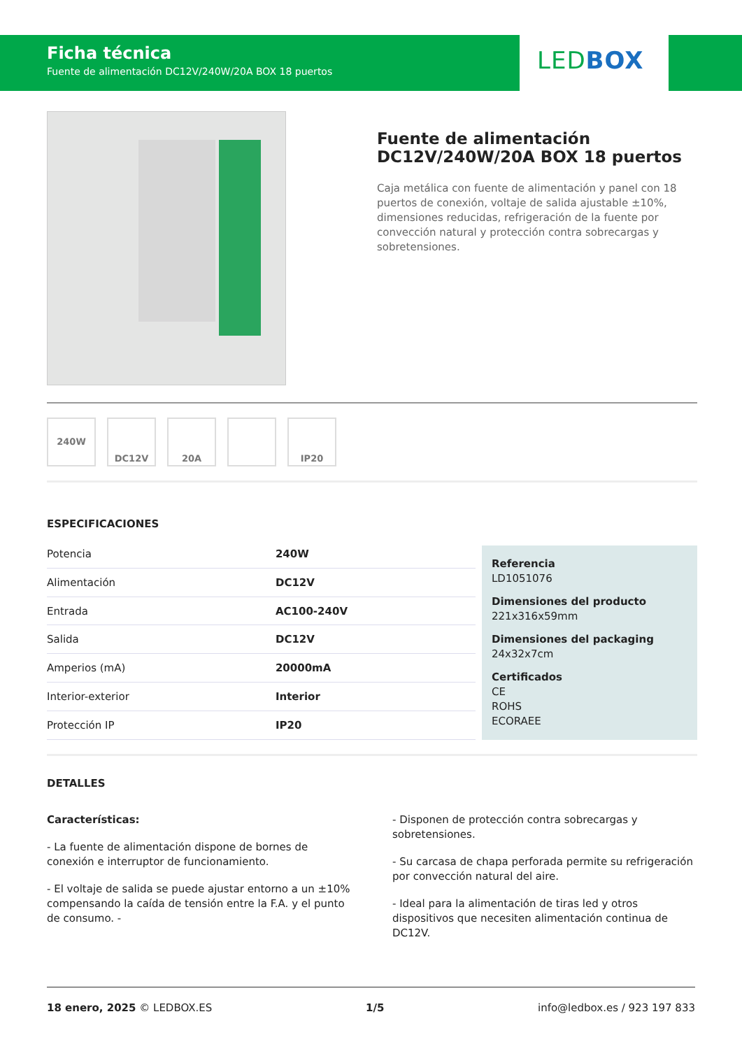Ficha técnica
Fuente de alimentación DC12V/240W/20A BOX 18 puertos
LEDBOX
Fuente de alimentación DC12V/240W/20A BOX 18 puertos
Caja metálica con fuente de alimentación y panel con 18 puertos de conexión, voltaje de salida ajustable ±10%, dimensiones reducidas, refrigeración de la fuente por convección natural y protección contra sobrecargas y sobretensiones.
240W DC12V 20A IP20
ESPECIFICACIONES
| Potencia | 240W |
| Alimentación | DC12V |
| Entrada | AC100-240V |
| Salida | DC12V |
| Amperios (mA) | 20000mA |
| Interior-exterior | Interior |
| Protección IP | IP20 |
Referencia
LD1051076
Dimensiones del producto
221x316x59mm
Dimensiones del packaging
24x32x7cm
Certificados
CE
ROHS
ECORAEE
DETALLES
Características:
- La fuente de alimentación dispone de bornes de conexión e interruptor de funcionamiento.
- El voltaje de salida se puede ajustar entorno a un ±10% compensando la caída de tensión entre la F.A. y el punto de consumo. -
- Disponen de protección contra sobrecargas y sobretensiones.
- Su carcasa de chapa perforada permite su refrigeración por convección natural del aire.
- Ideal para la alimentación de tiras led y otros dispositivos que necesiten alimentación continua de DC12V.
18 enero, 2025 © LEDBOX.ES 1/5 info@ledbox.es / 923 197 833